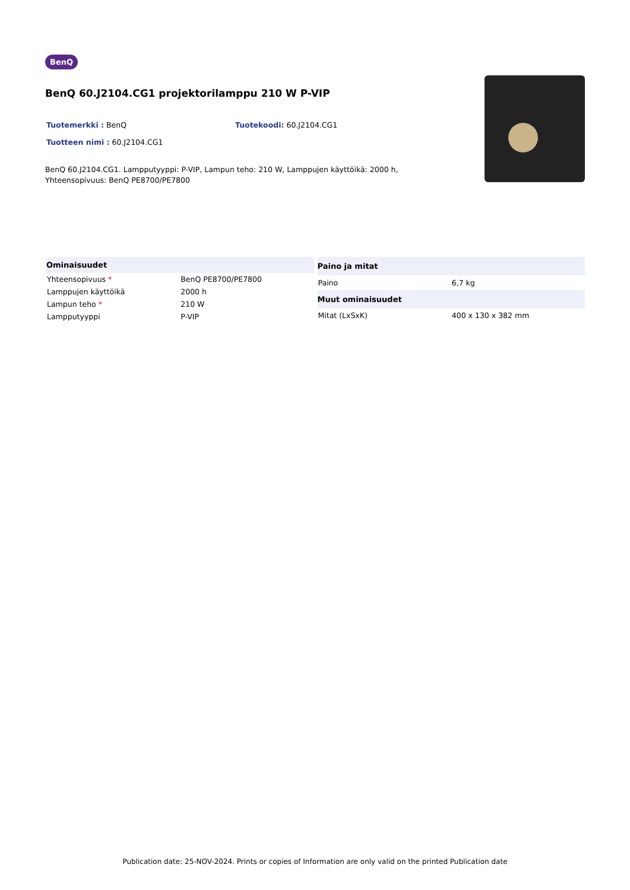BenQ
BenQ 60.J2104.CG1 projektorilamppu 210 W P-VIP
Tuotemerkki : BenQ Tuotekoodi: 60.J2104.CG1
Tuotteen nimi : 60.J2104.CG1
BenQ 60.J2104.CG1. Lampputyyppi: P-VIP, Lampun teho: 210 W, Lamppujen käyttöikä: 2000 h, Yhteensopivuus: BenQ PE8700/PE7800
| Ominaisuudet | |
| --- | --- |
| Yhteensopivuus * | BenQ PE8700/PE7800 |
| Lamppujen käyttöikä | 2000 h |
| Lampun teho * | 210 W |
| Lampputyyppi | P-VIP |
| Paino ja mitat | |
| --- | --- |
| Paino | 6,7 kg |
| Muut ominaisuudet | |
| Mitat (LxSxK) | 400 x 130 x 382 mm |
Publication date: 25-NOV-2024. Prints or copies of Information are only valid on the printed Publication date